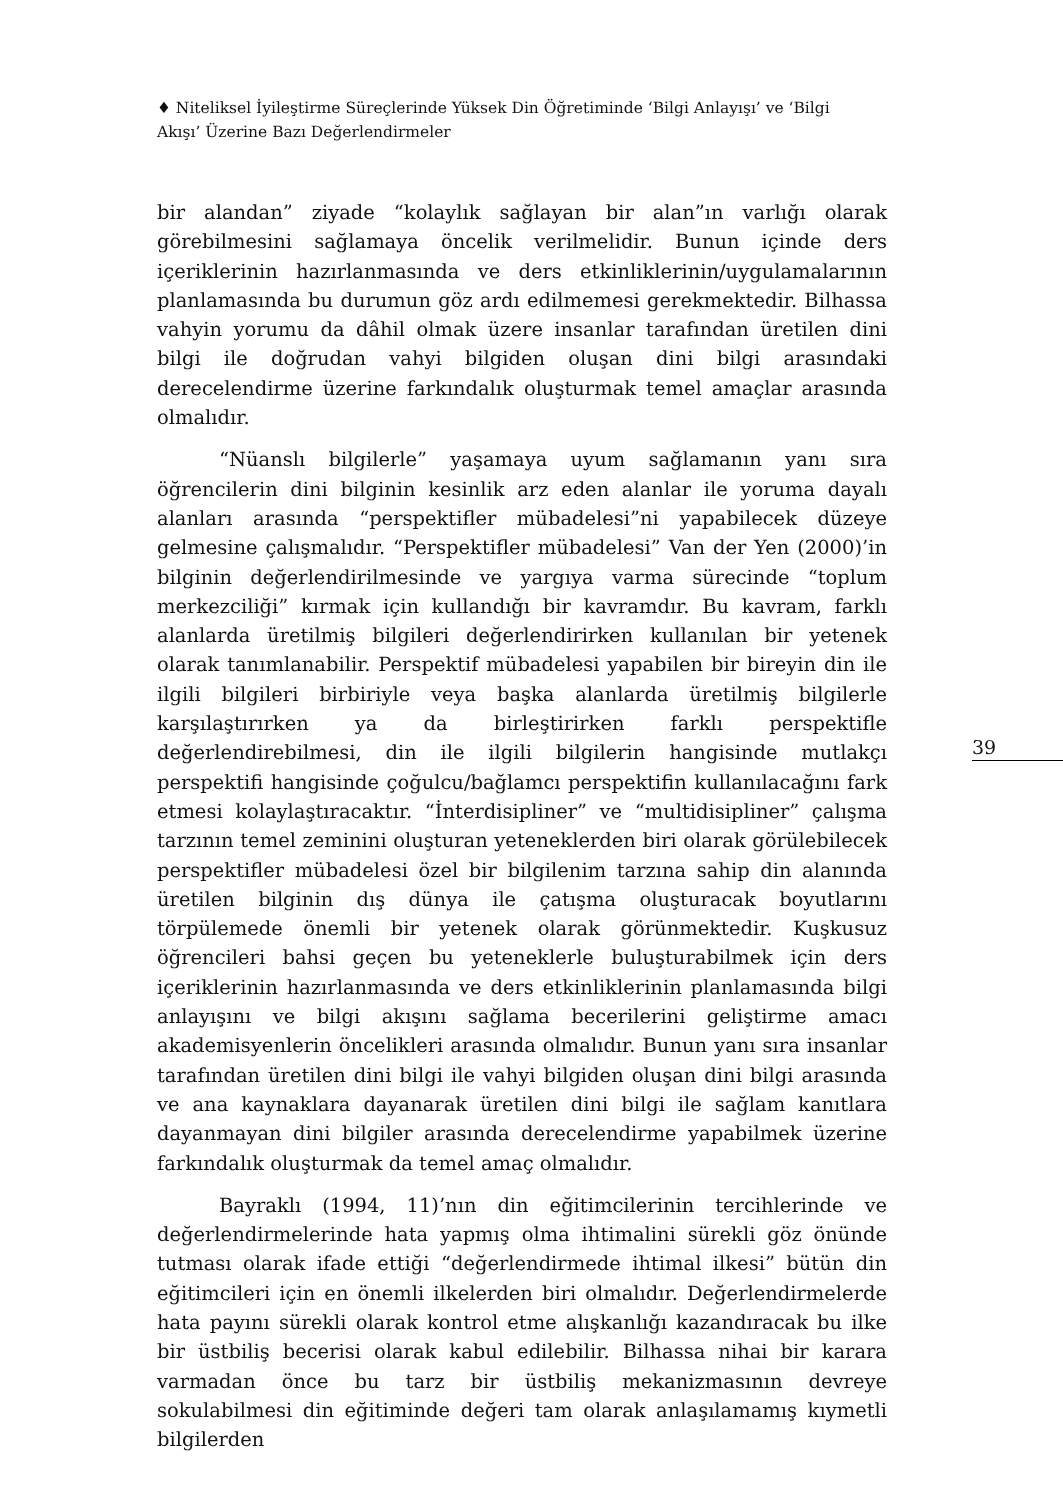♦ Niteliksel İyileştirme Süreçlerinde Yüksek Din Öğretiminde ‘Bilgi Anlayışı’ ve ‘Bilgi Akışı’ Üzerine Bazı Değerlendirmeler
bir alandan” ziyade “kolaylık sağlayan bir alan”ın varlığı olarak görebilmesini sağlamaya öncelik verilmelidir. Bunun içinde ders içeriklerinin hazırlanmasında ve ders etkinliklerinin/uygulamalarının planlamasında bu durumun göz ardı edilmemesi gerekmektedir. Bilhassa vahyin yorumu da dâhil olmak üzere insanlar tarafından üretilen dini bilgi ile doğrudan vahyi bilgiden oluşan dini bilgi arasındaki derecelendirme üzerine farkındalık oluşturmak temel amaçlar arasında olmalıdır.
“Nüanslı bilgilerle” yaşamaya uyum sağlamanın yanı sıra öğrencilerin dini bilginin kesinlik arz eden alanlar ile yoruma dayalı alanları arasında “perspektifler mübadelesi”ni yapabilecek düzeye gelmesine çalışmalıdır. “Perspektifler mübadelesi” Van der Yen (2000)’in bilginin değerlendirilmesinde ve yargıya varma sürecinde “toplum merkezciliği” kırmak için kullandığı bir kavramdır. Bu kavram, farklı alanlarda üretilmiş bilgileri değerlendirirken kullanılan bir yetenek olarak tanımlanabilir. Perspektif mübadelesi yapabilen bir bireyin din ile ilgili bilgileri birbiriyle veya başka alanlarda üretilmiş bilgilerle karşılaştırırken ya da birleştirirken farklı perspektifle değerlendirebilmesi, din ile ilgili bilgilerin hangisinde mutlakçı perspektifi hangisinde çoğulcu/bağlamcı perspektifin kullanılacağını fark etmesi kolaylaştıracaktır. “İnterdisipliner” ve “multidisipliner” çalışma tarzının temel zeminini oluşturan yeteneklerden biri olarak görülebilecek perspektifler mübadelesi özel bir bilgilenim tarzına sahip din alanında üretilen bilginin dış dünya ile çatışma oluşturacak boyutlarını törpülemede önemli bir yetenek olarak görünmektedir. Kuşkusuz öğrencileri bahsi geçen bu yeteneklerle buluşturabilmek için ders içeriklerinin hazırlanmasında ve ders etkinliklerinin planlamasında bilgi anlayışını ve bilgi akışını sağlama becerilerini geliştirme amacı akademisyenlerin öncelikleri arasında olmalıdır. Bunun yanı sıra insanlar tarafından üretilen dini bilgi ile vahyi bilgiden oluşan dini bilgi arasında ve ana kaynaklara dayanarak üretilen dini bilgi ile sağlam kanıtlara dayanmayan dini bilgiler arasında derecelendirme yapabilmek üzerine farkındalık oluşturmak da temel amaç olmalıdır.
Bayraklı (1994, 11)’nın din eğitimcilerinin tercihlerinde ve değerlendirmelerinde hata yapmış olma ihtimalini sürekli göz önünde tutması olarak ifade ettiği “değerlendirmede ihtimal ilkesi” bütün din eğitimcileri için en önemli ilkelerden biri olmalıdır. Değerlendirmelerde hata payını sürekli olarak kontrol etme alışkanlığı kazandıracak bu ilke bir üstbiliş becerisi olarak kabul edilebilir. Bilhassa nihai bir karara varmadan önce bu tarz bir üstbiliş mekanizmasının devreye sokulabilmesi din eğitiminde değeri tam olarak anlaşılamamış kıymetli bilgilerden
39